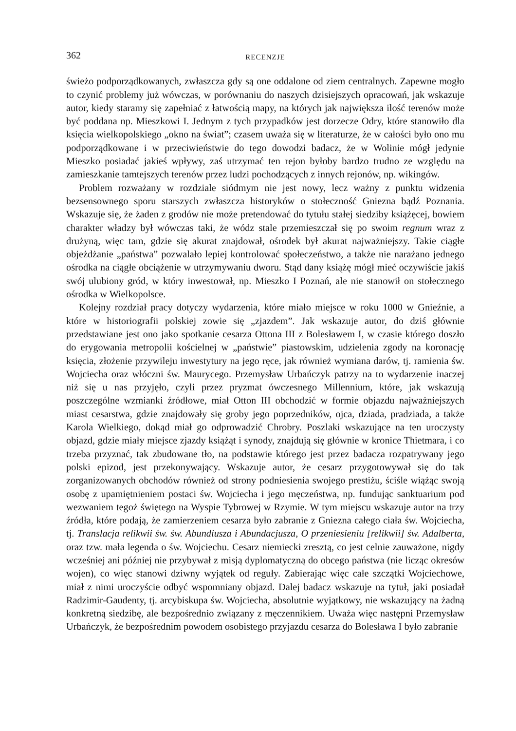362 RECENZJE
świeżo podporządkowanych, zwłaszcza gdy są one oddalone od ziem centralnych. Zapewne mogło to czynić problemy już wówczas, w porównaniu do naszych dzisiejszych opracowań, jak wskazuje autor, kiedy staramy się zapełniać z łatwością mapy, na których jak największa ilość terenów może być poddana np. Mieszkowi I. Jednym z tych przypadków jest dorzecze Odry, które stanowiło dla księcia wielkopolskiego „okno na świat”; czasem uważa się w literaturze, że w całości było ono mu podporządkowane i w przeciwieństwie do tego dowodzi badacz, że w Wolinie mógł jedynie Mieszko posiadać jakieś wpływy, zaś utrzymać ten rejon byłoby bardzo trudno ze względu na zamieszkanie tamtejszych terenów przez ludzi pochodzących z innych rejonów, np. wikingów.
Problem rozważany w rozdziale siódmym nie jest nowy, lecz ważny z punktu widzenia bezsensownego sporu starszych zwłaszcza historyków o stołeczność Gniezna bądź Poznania. Wskazuje się, że żaden z grodów nie może pretendować do tytułu stałej siedziby książęcej, bowiem charakter władzy był wówczas taki, że wódz stale przemieszczał się po swoim regnum wraz z drużyną, więc tam, gdzie się akurat znajdował, ośrodek był akurat najważniejszy. Takie ciągłe objeżdżanie „państwa” pozwalało lepiej kontrolować społeczeństwo, a także nie narażano jednego ośrodka na ciągłe obciążenie w utrzymywaniu dworu. Stąd dany książę mógł mieć oczywiście jakiś swój ulubiony gród, w który inwestował, np. Mieszko I Poznań, ale nie stanowił on stołecznego ośrodka w Wielkopolsce.
Kolejny rozdział pracy dotyczy wydarzenia, które miało miejsce w roku 1000 w Gnieźnie, a które w historiografii polskiej zowie się „zjazdem”. Jak wskazuje autor, do dziś głównie przedstawiane jest ono jako spotkanie cesarza Ottona III z Bolesławem I, w czasie którego doszło do erygowania metropolii kościelnej w „państwie” piastowskim, udzielenia zgody na koronację księcia, złożenie przywileju inwestytury na jego ręce, jak również wymiana darów, tj. ramienia św. Wojciecha oraz włóczni św. Maurycego. Przemysław Urbańczyk patrzy na to wydarzenie inaczej niż się u nas przyjęło, czyli przez pryzmat ówczesnego Millennium, które, jak wskazują poszczególne wzmianki źródłowe, miał Otton III obchodzić w formie objazdu najważniejszych miast cesarstwa, gdzie znajdowały się groby jego poprzedników, ojca, dziada, pradziada, a także Karola Wielkiego, dokąd miał go odprowadzić Chrobry. Poszlaki wskazujące na ten uroczysty objazd, gdzie miały miejsce zjazdy książąt i synody, znajdują się głównie w kronice Thietmara, i co trzeba przyznać, tak zbudowane tło, na podstawie którego jest przez badacza rozpatrywany jego polski epizod, jest przekonywający. Wskazuje autor, że cesarz przygotowywał się do tak zorganizowanych obchodów również od strony podniesienia swojego prestiżu, ściśle wiążąc swoją osobę z upamiętnieniem postaci św. Wojciecha i jego męczeństwa, np. fundując sanktuarium pod wezwaniem tegoż świętego na Wyspie Tybrowej w Rzymie. W tym miejscu wskazuje autor na trzy źródła, które podają, że zamierzeniem cesarza było zabranie z Gniezna całego ciała św. Wojciecha, tj. Translacja relikwii św. św. Abundiusza i Abundacjusza, O przeniesieniu [relikwii] św. Adalberta, oraz tzw. mała legenda o św. Wojciechu. Cesarz niemiecki zresztą, co jest celnie zauważone, nigdy wcześniej ani później nie przybywał z misją dyplomatyczną do obcego państwa (nie licząc okresów wojen), co więc stanowi dziwny wyjątek od reguły. Zabierając więc całe szczątki Wojciechowe, miał z nimi uroczyście odbyć wspomniany objazd. Dalej badacz wskazuje na tytuł, jaki posiadał Radzimir-Gaudenty, tj. arcybiskupa św. Wojciecha, absolutnie wyjątkowy, nie wskazujący na żadną konkretną siedzibę, ale bezpośrednio związany z męczennikiem. Uważa więc następni Przemysław Urbańczyk, że bezpośrednim powodem osobistego przyjazdu cesarza do Bolesława I było zabranie